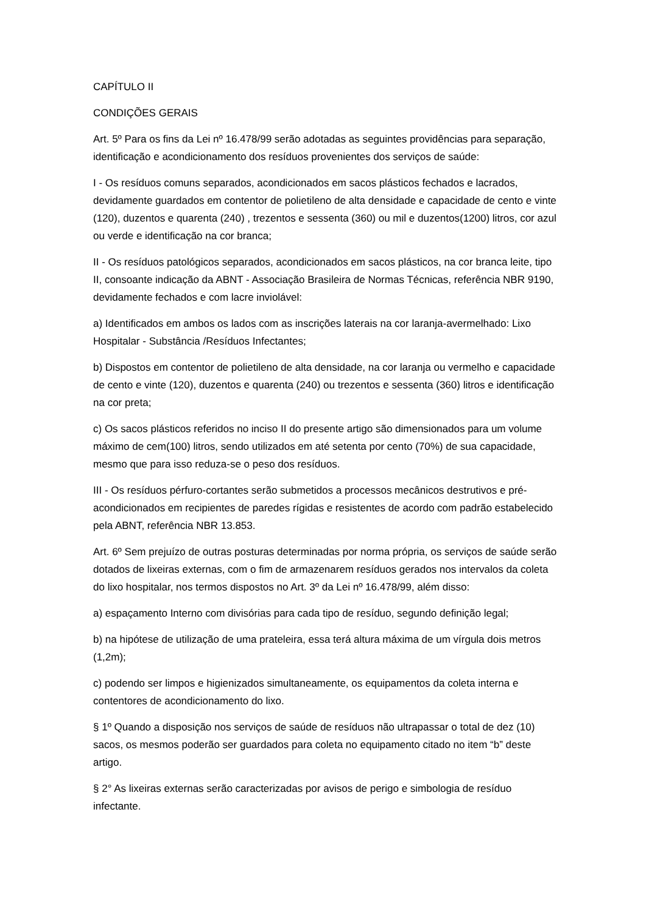CAPÍTULO II
CONDIÇÕES GERAIS
Art. 5º Para os fins da Lei nº 16.478/99 serão adotadas as seguintes providências para separação, identificação e acondicionamento dos resíduos provenientes dos serviços de saúde:
I - Os resíduos comuns separados, acondicionados em sacos plásticos fechados e lacrados, devidamente guardados em contentor de polietileno de alta densidade e capacidade de cento e vinte (120), duzentos e quarenta (240) , trezentos e sessenta (360) ou mil e duzentos(1200) litros, cor azul ou verde e identificação na cor branca;
II - Os resíduos patológicos separados, acondicionados em sacos plásticos, na cor branca leite, tipo II, consoante indicação da ABNT - Associação Brasileira de Normas Técnicas, referência NBR 9190, devidamente fechados e com lacre inviolável:
a) Identificados em ambos os lados com as inscrições laterais na cor laranja-avermelhado: Lixo Hospitalar - Substância /Resíduos Infectantes;
b) Dispostos em contentor de polietileno de alta densidade, na cor laranja ou vermelho e capacidade de cento e vinte (120), duzentos e quarenta (240) ou trezentos e sessenta (360) litros e identificação na cor preta;
c) Os sacos plásticos referidos no inciso II do presente artigo são dimensionados para um volume máximo de cem(100) litros, sendo utilizados em até setenta por cento (70%) de sua capacidade, mesmo que para isso reduza-se o peso dos resíduos.
III - Os resíduos pérfuro-cortantes serão submetidos a processos mecânicos destrutivos e pré-acondicionados em recipientes de paredes rígidas e resistentes de acordo com padrão estabelecido pela ABNT, referência NBR 13.853.
Art. 6º Sem prejuízo de outras posturas determinadas por norma própria, os serviços de saúde serão dotados de lixeiras externas, com o fim de armazenarem resíduos gerados nos intervalos da coleta do lixo hospitalar, nos termos dispostos no Art. 3º da Lei nº 16.478/99, além disso:
a) espaçamento Interno com divisórias para cada tipo de resíduo, segundo definição legal;
b) na hipótese de utilização de uma prateleira, essa terá altura máxima de um vírgula dois metros (1,2m);
c) podendo ser limpos e higienizados simultaneamente, os equipamentos da coleta interna e contentores de acondicionamento do lixo.
§ 1º Quando a disposição nos serviços de saúde de resíduos não ultrapassar o total de dez (10) sacos, os mesmos poderão ser guardados para coleta no equipamento citado no item “b” deste artigo.
§ 2° As lixeiras externas serão caracterizadas por avisos de perigo e simbologia de resíduo infectante.